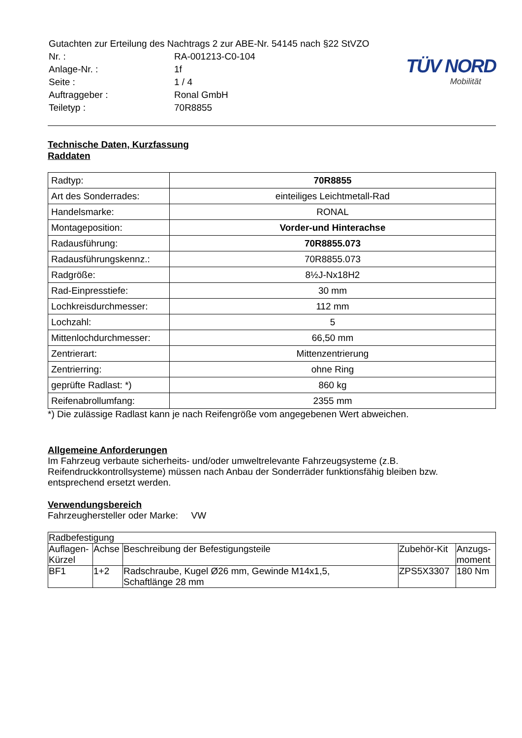| Gutachten zur Erteilung des Nachtrags 2 zur ABE-Nr. 54145 nach §22 StVZO | |
| Nr. : | RA-001213-C0-104 |
| Anlage-Nr. : | 1f |
| Seite : | 1 / 4 |
| Auftraggeber : | Ronal GmbH |
| Teiletyp : | 70R8855 |
TÜV NORD
Mobilität
Technische Daten, Kurzfassung
Raddaten
| Radtyp: | 70R8855 |
| Art des Sonderrades: | einteiliges Leichtmetall-Rad |
| Handelsmarke: | RONAL |
| Montageposition: | Vorder-und Hinterachse |
| Radausführung: | 70R8855.073 |
| Radausführungskennz.: | 70R8855.073 |
| Radgröße: | 8½J-Nx18H2 |
| Rad-Einpresstiefe: | 30 mm |
| Lochkreisdurchmesser: | 112 mm |
| Lochzahl: | 5 |
| Mittenlochdurchmesser: | 66,50 mm |
| Zentrierart: | Mittenzentrierung |
| Zentrierring: | ohne Ring |
| geprüfte Radlast: *) | 860 kg |
| Reifenabrollumfang: | 2355 mm |
*) Die zulässige Radlast kann je nach Reifengröße vom angegebenen Wert abweichen.
Allgemeine Anforderungen
Im Fahrzeug verbaute sicherheits- und/oder umweltrelevante Fahrzeugsysteme (z.B. Reifendruckkontrollsysteme) müssen nach Anbau der Sonderräder funktionsfähig bleiben bzw. entsprechend ersetzt werden.
Verwendungsbereich
Fahrzeughersteller oder Marke: VW
| Radbefestigung | | | | |
| --- | --- | --- | --- | --- |
| Auflagen-Kürzel | Achse | Beschreibung der Befestigungsteile | Zubehör-Kit | Anzugs-moment |
| BF1 | 1+2 | Radschraube, Kugel Ø26 mm, Gewinde M14x1,5, Schaftlänge 28 mm | ZPS5X3307 | 180 Nm |